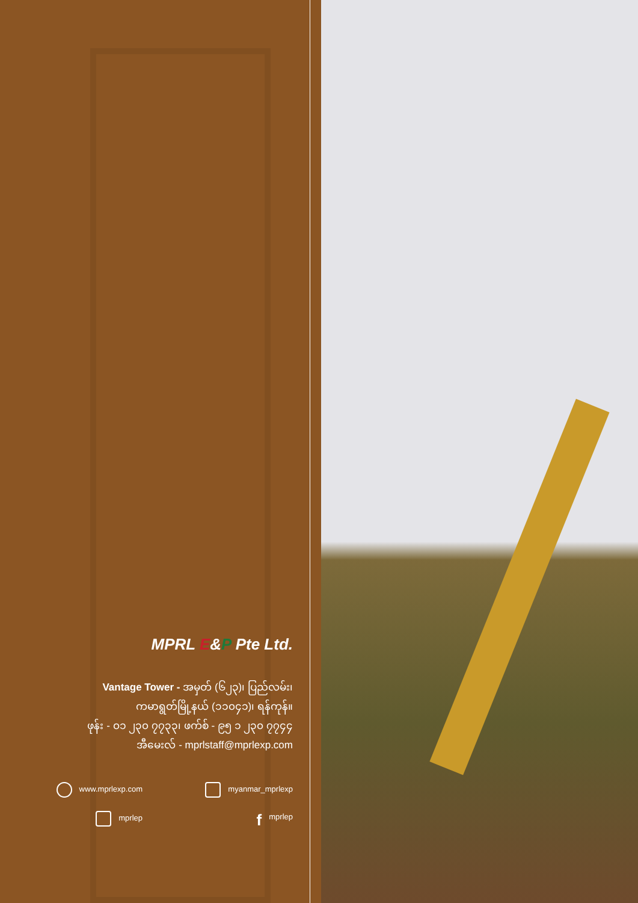MPRL E&P Pte Ltd.
Vantage Tower - အမှတ် (၆၂၃)၊ ပြည်လမ်း၊
ကမာရွတ်မြို့နယ် (၁၁၀၄၁)၊ ရန်ကုန်။
ဖုန်း - ၀၁ ၂၃၀ ၇၇၃၃၊ ဖက်စ် - ၉၅ ၁ ၂၃၀ ၇၇၄၄
အီမေးလ် - mprlstaff@mprlexp.com
www.mprlexp.com
myanmar_mprlexp
mprlep
fmprlep